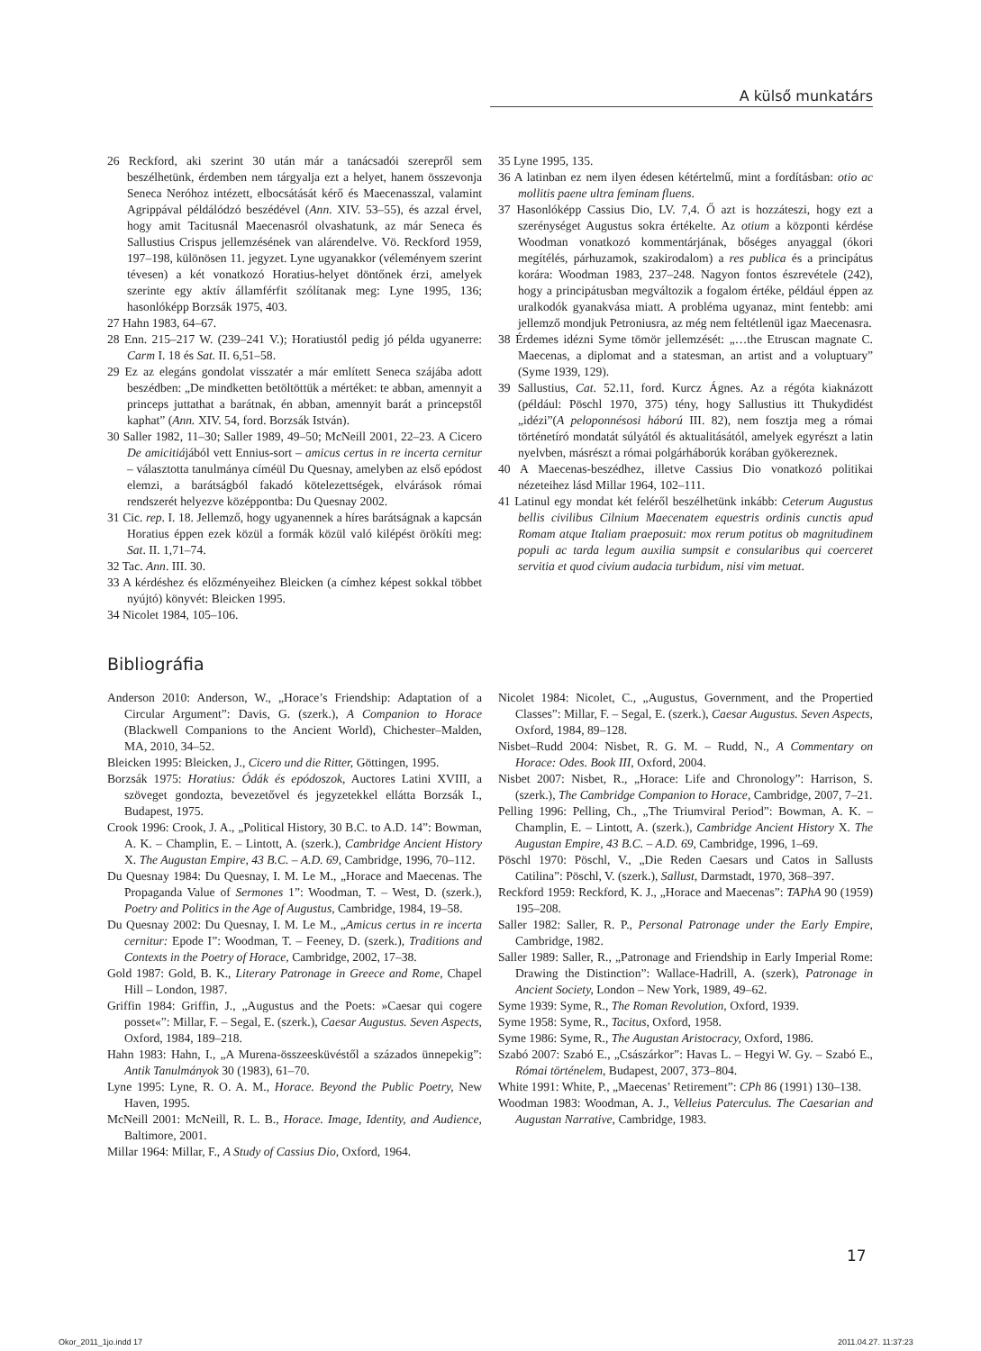A külső munkatárs
26 Reckford, aki szerint 30 után már a tanácsadói szerepről sem beszélhetünk, érdemben nem tárgyalja ezt a helyet, hanem összevonja Seneca Neróhoz intézett, elbocsátását kérő és Maecenasszal, valamint Agrippával példálódzó beszédével (Ann. XIV. 53–55), és azzal érvel, hogy amit Tacitusnál Maecenasról olvashatunk, az már Seneca és Sallustius Crispus jellemzésének van alárendelve. Vö. Reckford 1959, 197–198, különösen 11. jegyzet. Lyne ugyanakkor (véleményem szerint tévesen) a két vonatkozó Horatius-helyet döntőnek érzi, amelyek szerinte egy aktív államférfit szólítanak meg: Lyne 1995, 136; hasonlóképp Borzsák 1975, 403.
27 Hahn 1983, 64–67.
28 Enn. 215–217 W. (239–241 V.); Horatiustól pedig jó példa ugyanerre: Carm I. 18 és Sat. II. 6,51–58.
29 Ez az elegáns gondolat visszatér a már említett Seneca szájába adott beszédben: „De mindketten betöltöttük a mértéket: te abban, amennyit a princeps juttathat a barátnak, én abban, amennyit barát a princepstől kaphat” (Ann. XIV. 54, ford. Borzsák István).
30 Saller 1982, 11–30; Saller 1989, 49–50; McNeill 2001, 22–23. A Cicero De amicitiájából vett Ennius-sort – amicus certus in re incerta cernitur – választotta tanulmánya címéül Du Quesnay, amelyben az első epódost elemzi, a barátságból fakadó kötelezettségek, elvárások római rendszerét helyezve középpontba: Du Quesnay 2002.
31 Cic. rep. I. 18. Jellemző, hogy ugyanennek a híres barátságnak a kapcsán Horatius éppen ezek közül a formák közül való kilépést örökíti meg: Sat. II. 1,71–74.
32 Tac. Ann. III. 30.
33 A kérdéshez és előzményeihez Bleicken (a címhez képest sokkal többet nyújtó) könyvét: Bleicken 1995.
34 Nicolet 1984, 105–106.
35 Lyne 1995, 135.
36 A latinban ez nem ilyen édesen kétértelmű, mint a fordításban: otio ac mollitis paene ultra feminam fluens.
37 Hasonlóképp Cassius Dio, LV. 7,4. Ő azt is hozzáteszi, hogy ezt a szerénységet Augustus sokra értékelte. Az otium a központi kérdése Woodman vonatkozó kommentárjának, bőséges anyaggal (ókori megítélés, párhuzamok, szakirodalom) a res publica és a principátus korára: Woodman 1983, 237–248. Nagyon fontos észrevétele (242), hogy a principátusban megváltozik a fogalom értéke, például éppen az uralkodók gyanakvása miatt. A probléma ugyanaz, mint fentebb: ami jellemző mondjuk Petroniusra, az még nem feltétlenül igaz Maecenasra.
38 Érdemes idézni Syme tömör jellemzését: „…the Etruscan magnate C. Maecenas, a diplomat and a statesman, an artist and a voluptuary” (Syme 1939, 129).
39 Sallustius, Cat. 52.11, ford. Kurcz Ágnes. Az a régóta kiaknázott (például: Pöschl 1970, 375) tény, hogy Sallustius itt Thukydidést „idézi”(A peloponnésosi háború III. 82), nem fosztja meg a római történetíró mondatát súlyától és aktualitásától, amelyek egyrészt a latin nyelvben, másrészt a római polgárháborúk korában gyökereznek.
40 A Maecenas-beszédhez, illetve Cassius Dio vonatkozó politikai nézeteihez lásd Millar 1964, 102–111.
41 Latinul egy mondat két feléről beszélhetünk inkább: Ceterum Augustus bellis civilibus Cilnium Maecenatem equestris ordinis cunctis apud Romam atque Italiam praeposuit: mox rerum potitus ob magnitudinem populi ac tarda legum auxilia sumpsit e consularibus qui coerceret servitia et quod civium audacia turbidum, nisi vim metuat.
Bibliográfia
Anderson 2010: Anderson, W., „Horace’s Friendship: Adaptation of a Circular Argument”: Davis, G. (szerk.), A Companion to Horace (Blackwell Companions to the Ancient World), Chichester–Malden, MA, 2010, 34–52.
Bleicken 1995: Bleicken, J., Cicero und die Ritter, Göttingen, 1995.
Borzsák 1975: Horatius: Ódák és epódoszok, Auctores Latini XVIII, a szöveget gondozta, bevezetővel és jegyzetekkel ellátta Borzsák I., Budapest, 1975.
Crook 1996: Crook, J. A., „Political History, 30 B.C. to A.D. 14”: Bowman, A. K. – Champlin, E. – Lintott, A. (szerk.), Cambridge Ancient History X. The Augustan Empire, 43 B.C. – A.D. 69, Cambridge, 1996, 70–112.
Du Quesnay 1984: Du Quesnay, I. M. Le M., „Horace and Maecenas. The Propaganda Value of Sermones 1”: Woodman, T. – West, D. (szerk.), Poetry and Politics in the Age of Augustus, Cambridge, 1984, 19–58.
Du Quesnay 2002: Du Quesnay, I. M. Le M., „Amicus certus in re incerta cernitur: Epode I”: Woodman, T. – Feeney, D. (szerk.), Traditions and Contexts in the Poetry of Horace, Cambridge, 2002, 17–38.
Gold 1987: Gold, B. K., Literary Patronage in Greece and Rome, Chapel Hill – London, 1987.
Griffin 1984: Griffin, J., „Augustus and the Poets: »Caesar qui cogere posset«”: Millar, F. – Segal, E. (szerk.), Caesar Augustus. Seven Aspects, Oxford, 1984, 189–218.
Hahn 1983: Hahn, I., „A Murena-összeesküvéstől a százados ünnepekig”: Antik Tanulmányok 30 (1983), 61–70.
Lyne 1995: Lyne, R. O. A. M., Horace. Beyond the Public Poetry, New Haven, 1995.
McNeill 2001: McNeill, R. L. B., Horace. Image, Identity, and Audience, Baltimore, 2001.
Millar 1964: Millar, F., A Study of Cassius Dio, Oxford, 1964.
Nicolet 1984: Nicolet, C., „Augustus, Government, and the Propertied Classes”: Millar, F. – Segal, E. (szerk.), Caesar Augustus. Seven Aspects, Oxford, 1984, 89–128.
Nisbet–Rudd 2004: Nisbet, R. G. M. – Rudd, N., A Commentary on Horace: Odes. Book III, Oxford, 2004.
Nisbet 2007: Nisbet, R., „Horace: Life and Chronology”: Harrison, S. (szerk.), The Cambridge Companion to Horace, Cambridge, 2007, 7–21.
Pelling 1996: Pelling, Ch., „The Triumviral Period”: Bowman, A. K. – Champlin, E. – Lintott, A. (szerk.), Cambridge Ancient History X. The Augustan Empire, 43 B.C. – A.D. 69, Cambridge, 1996, 1–69.
Pöschl 1970: Pöschl, V., „Die Reden Caesars und Catos in Sallusts Catilina”: Pöschl, V. (szerk.), Sallust, Darmstadt, 1970, 368–397.
Reckford 1959: Reckford, K. J., „Horace and Maecenas”: TAPhA 90 (1959) 195–208.
Saller 1982: Saller, R. P., Personal Patronage under the Early Empire, Cambridge, 1982.
Saller 1989: Saller, R., „Patronage and Friendship in Early Imperial Rome: Drawing the Distinction”: Wallace-Hadrill, A. (szerk), Patronage in Ancient Society, London – New York, 1989, 49–62.
Syme 1939: Syme, R., The Roman Revolution, Oxford, 1939.
Syme 1958: Syme, R., Tacitus, Oxford, 1958.
Syme 1986: Syme, R., The Augustan Aristocracy, Oxford, 1986.
Szabó 2007: Szabó E., „Császárkor”: Havas L. – Hegyi W. Gy. – Szabó E., Római történelem, Budapest, 2007, 373–804.
White 1991: White, P., „Maecenas’ Retirement”: CPh 86 (1991) 130–138.
Woodman 1983: Woodman, A. J., Velleius Paterculus. The Caesarian and Augustan Narrative, Cambridge, 1983.
17
Okor_2011_1jo.indd 17 2011.04.27. 11:37:23